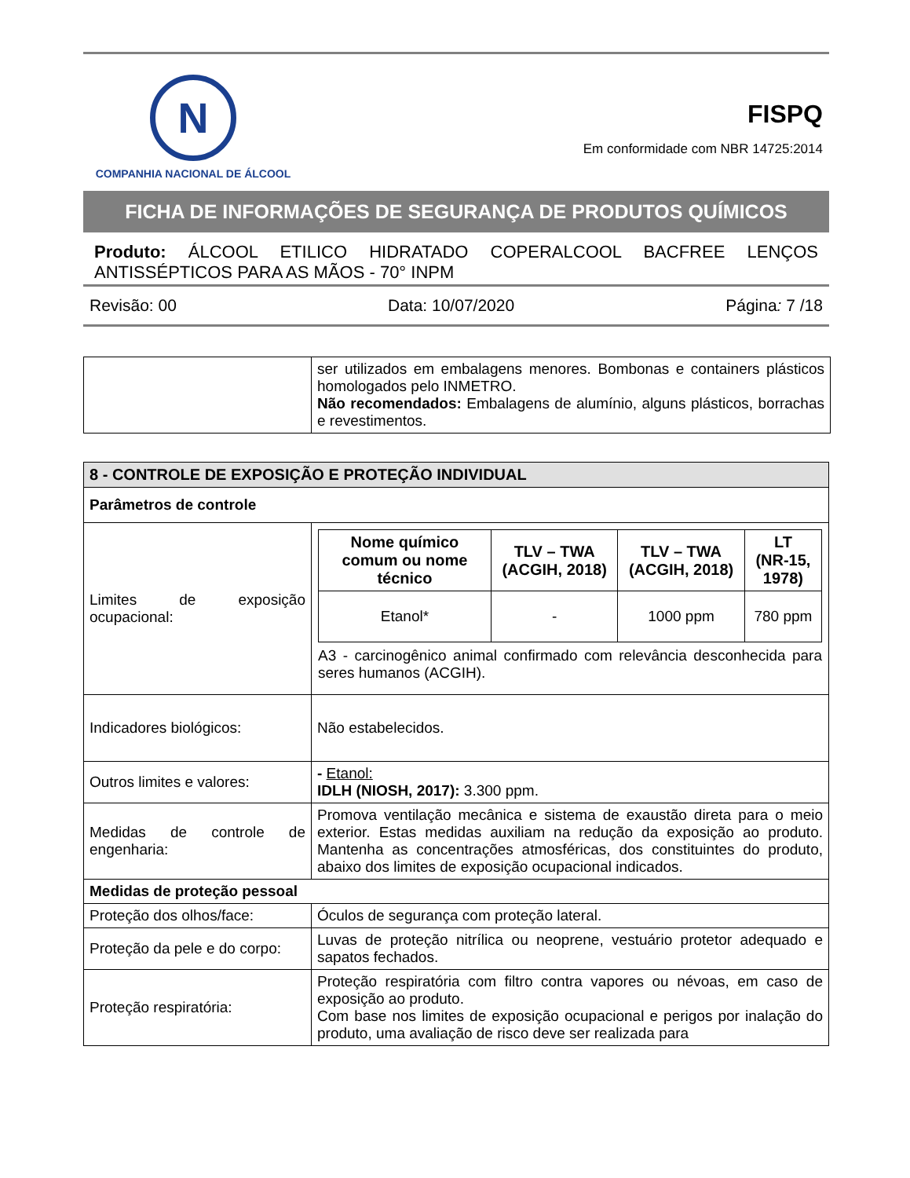N
COMPANHIA NACIONAL DE ÁLCOOL
FISPQ
Em conformidade com NBR 14725:2014
FICHA DE INFORMAÇÕES DE SEGURANÇA DE PRODUTOS QUÍMICOS
Produto: ÁLCOOL ETILICO HIDRATADO COPERALCOOL BACFREE LENÇOS ANTISSÉPTICOS PARA AS MÃOS - 70° INPM
Revisão: 00 Data: 10/07/2020 Página: 7 /18
| | ser utilizados em embalagens menores. Bombonas e containers plásticos homologados pelo INMETRO. Não recomendados: Embalagens de alumínio, alguns plásticos, borrachas e revestimentos. |
| 8 - CONTROLE DE EXPOSIÇÃO E PROTEÇÃO INDIVIDUAL | |
| Parâmetros de controle | |
| Limites de exposição ocupacional: | / Nome químico comum ou nome técnico / TLV – TWA (ACGIH, 2018) / TLV – TWA (ACGIH, 2018) / LT (NR-15, 1978) / / --- / --- / --- / --- / / Etanol* / - / 1000 ppm / 780 ppm / A3 - carcinogênico animal confirmado com relevância desconhecida para seres humanos (ACGIH). |
| Indicadores biológicos: | Não estabelecidos. |
| Outros limites e valores: | - Etanol: IDLH (NIOSH, 2017): 3.300 ppm. |
| Medidas de controle de engenharia: | Promova ventilação mecânica e sistema de exaustão direta para o meio exterior. Estas medidas auxiliam na redução da exposição ao produto. Mantenha as concentrações atmosféricas, dos constituintes do produto, abaixo dos limites de exposição ocupacional indicados. |
| Medidas de proteção pessoal | |
| Proteção dos olhos/face: | Óculos de segurança com proteção lateral. |
| Proteção da pele e do corpo: | Luvas de proteção nitrílica ou neoprene, vestuário protetor adequado e sapatos fechados. |
| Proteção respiratória: | Proteção respiratória com filtro contra vapores ou névoas, em caso de exposição ao produto. Com base nos limites de exposição ocupacional e perigos por inalação do produto, uma avaliação de risco deve ser realizada para |